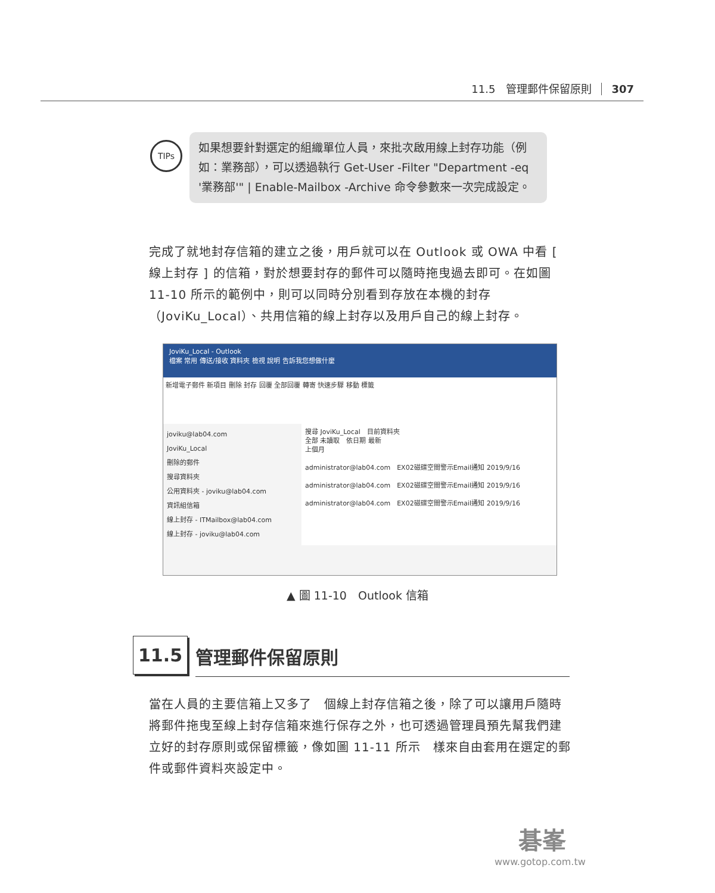11.5　管理郵件保留原則 307
TIPs
如果想要針對選定的組織單位人員，來批次啟用線上封存功能（例如：業務部），可以透過執行 Get-User -Filter "Department -eq '業務部'" | Enable-Mailbox -Archive 命令參數來一次完成設定。
完成了就地封存信箱的建立之後，用戶就可以在 Outlook 或 OWA 中看 [ 線上封存 ] 的信箱，對於想要封存的郵件可以隨時拖曳過去即可。在如圖 11-10 所示的範例中，則可以同時分別看到存放在本機的封存（JoviKu_Local）、共用信箱的線上封存以及用戶自己的線上封存。
JoviKu_Local - Outlook
檔案 常用 傳送/接收 資料夾 檢視 說明 告訴我您想做什麼
新增電子郵件 新項目 刪除 封存 回覆 全部回覆 轉寄 快速步驟 移動 標籤
joviku@lab04.com
JoviKu_Local
刪除的郵件
搜尋資料夾
公用資料夾 - joviku@lab04.com
資訊組信箱
線上封存 - ITMailbox@lab04.com
線上封存 - joviku@lab04.com
搜尋 JoviKu_Local　目前資料夾
全部 未讀取　依日期 最新
上個月
administrator@lab04.com　EX02磁碟空間警示Email通知 2019/9/16
administrator@lab04.com　EX02磁碟空間警示Email通知 2019/9/16
administrator@lab04.com　EX02磁碟空間警示Email通知 2019/9/16
▲ 圖 11-10　Outlook 信箱
11.5
管理郵件保留原則
當在人員的主要信箱上又多了　個線上封存信箱之後，除了可以讓用戶隨時將郵件拖曳至線上封存信箱來進行保存之外，也可透過管理員預先幫我們建立好的封存原則或保留標籤，像如圖 11-11 所示　樣來自由套用在選定的郵件或郵件資料夾設定中。
碁峯
www.gotop.com.tw